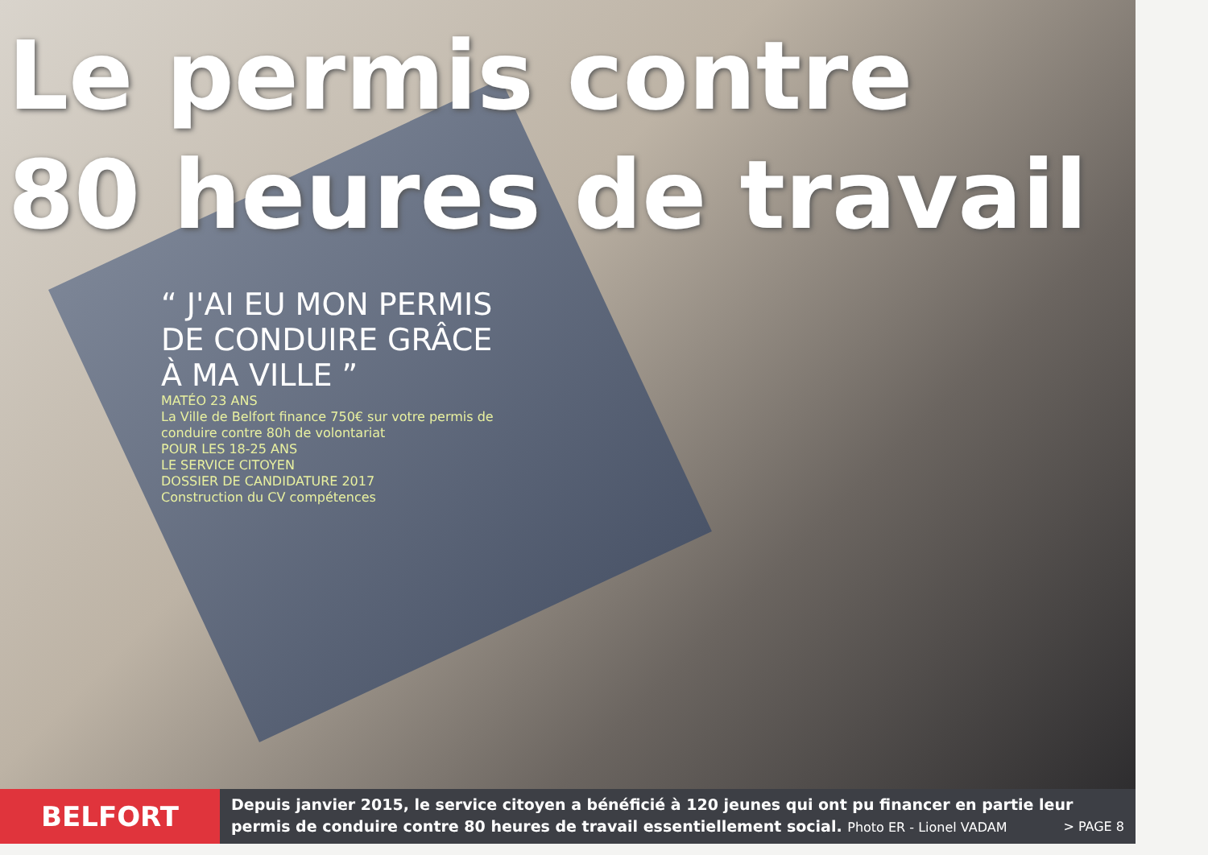Le permis contre
80 heures de travail
“ J'AI EU MON PERMIS DE CONDUIRE GRÂCE À MA VILLE ”
MATÉO 23 ANS
La Ville de Belfort finance 750€ sur votre permis de conduire contre 80h de volontariat
POUR LES 18-25 ANS
LE SERVICE CITOYEN
DOSSIER DE CANDIDATURE 2017
Construction du CV compétences
BELFORT
Depuis janvier 2015, le service citoyen a bénéficié à 120 jeunes qui ont pu financer en partie leur permis de conduire contre 80 heures de travail essentiellement social. Photo ER - Lionel VADAM > PAGE 8